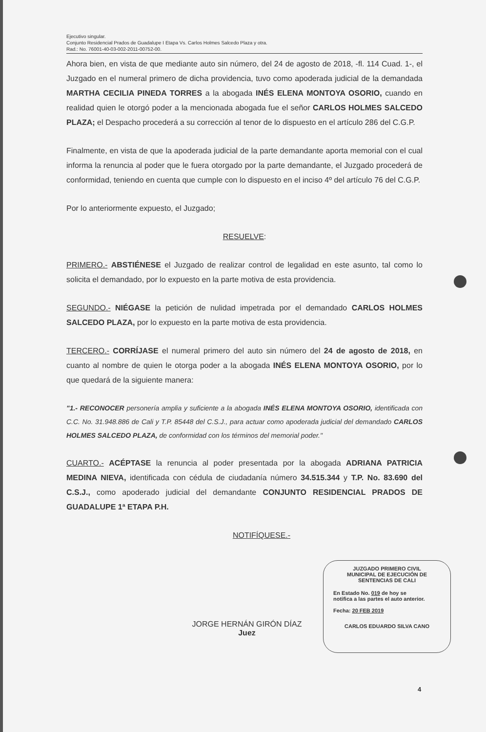Ejecutivo singular.
Conjunto Residencial Prados de Guadalupe I Etapa Vs. Carlos Holmes Salcedo Plaza y otra.
Rad.: No. 76001-40-03-002-2011-00752-00.
Ahora bien, en vista de que mediante auto sin número, del 24 de agosto de 2018, -fl. 114 Cuad. 1-, el Juzgado en el numeral primero de dicha providencia, tuvo como apoderada judicial de la demandada MARTHA CECILIA PINEDA TORRES a la abogada INÉS ELENA MONTOYA OSORIO, cuando en realidad quien le otorgó poder a la mencionada abogada fue el señor CARLOS HOLMES SALCEDO PLAZA; el Despacho procederá a su corrección al tenor de lo dispuesto en el artículo 286 del C.G.P.
Finalmente, en vista de que la apoderada judicial de la parte demandante aporta memorial con el cual informa la renuncia al poder que le fuera otorgado por la parte demandante, el Juzgado procederá de conformidad, teniendo en cuenta que cumple con lo dispuesto en el inciso 4º del artículo 76 del C.G.P.
Por lo anteriormente expuesto, el Juzgado;
RESUELVE:
PRIMERO.- ABSTIÉNESE el Juzgado de realizar control de legalidad en este asunto, tal como lo solicita el demandado, por lo expuesto en la parte motiva de esta providencia.
SEGUNDO.- NIÉGASE la petición de nulidad impetrada por el demandado CARLOS HOLMES SALCEDO PLAZA, por lo expuesto en la parte motiva de esta providencia.
TERCERO.- CORRÍJASE el numeral primero del auto sin número del 24 de agosto de 2018, en cuanto al nombre de quien le otorga poder a la abogada INÉS ELENA MONTOYA OSORIO, por lo que quedará de la siguiente manera:
"1.- RECONOCER personería amplia y suficiente a la abogada INÉS ELENA MONTOYA OSORIO, identificada con C.C. No. 31.948.886 de Cali y T.P. 85448 del C.S.J., para actuar como apoderada judicial del demandado CARLOS HOLMES SALCEDO PLAZA, de conformidad con los términos del memorial poder."
CUARTO.- ACÉPTASE la renuncia al poder presentada por la abogada ADRIANA PATRICIA MEDINA NIEVA, identificada con cédula de ciudadanía número 34.515.344 y T.P. No. 83.690 del C.S.J., como apoderado judicial del demandante CONJUNTO RESIDENCIAL PRADOS DE GUADALUPE 1ª ETAPA P.H.
NOTIFÍQUESE.-
JORGE HERNÁN GIRÓN DÍAZ
Juez
JUZGADO PRIMERO CIVIL
MUNICIPAL DE EJECUCIÓN DE
SENTENCIAS DE CALI
En Estado No. 019 de hoy se
notifica a las partes el auto anterior.
Fecha: 20 FEB 2019
CARLOS EDUARDO SILVA CANO
4